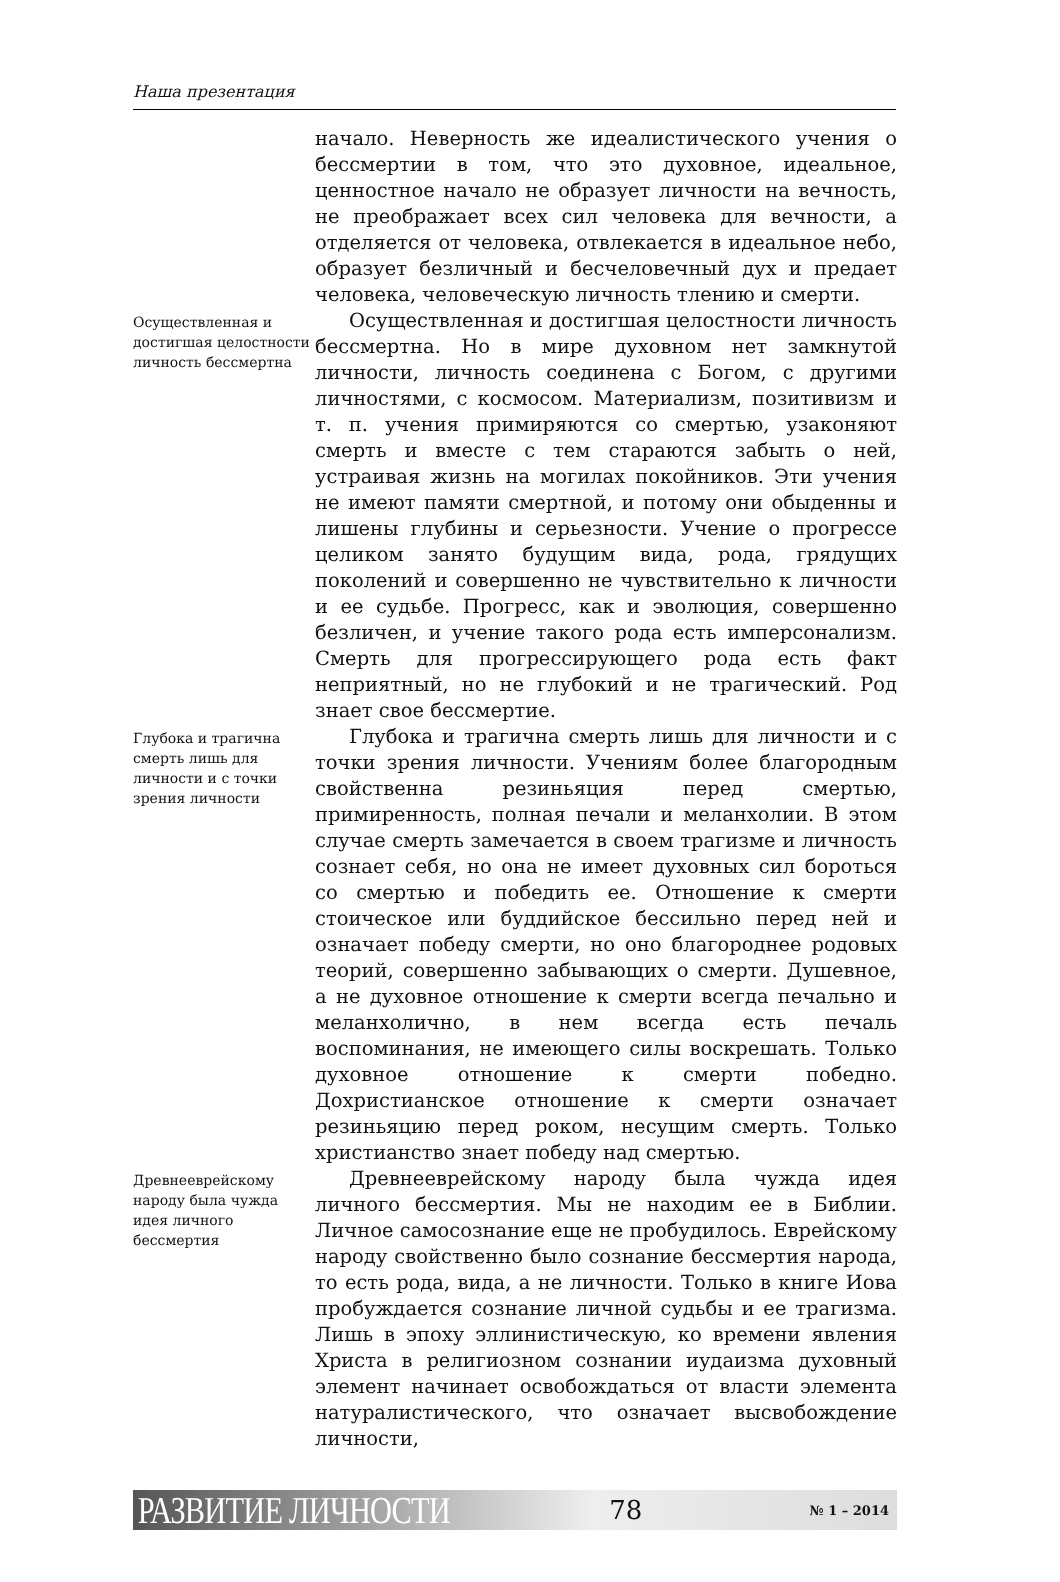Наша презентация
начало. Неверность же идеалистического учения о бессмертии в том, что это духовное, идеальное, ценностное начало не образует личности на вечность, не преображает всех сил человека для вечности, а отделяется от человека, отвлекается в идеальное небо, образует безличный и бесчеловечный дух и предает человека, человеческую личность тлению и смерти.
Осуществленная и достигшая целостности личность бессмертна
Осуществленная и достигшая целостности личность бессмертна. Но в мире духовном нет замкнутой личности, личность соединена с Богом, с другими личностями, с космосом. Материализм, позитивизм и т. п. учения примиряются со смертью, узаконяют смерть и вместе с тем стараются забыть о ней, устраивая жизнь на могилах покойников. Эти учения не имеют памяти смертной, и потому они обыденны и лишены глубины и серьезности. Учение о прогрессе целиком занято будущим вида, рода, грядущих поколений и совершенно не чувствительно к личности и ее судьбе. Прогресс, как и эволюция, совершенно безличен, и учение такого рода есть имперсонализм. Смерть для прогрессирующего рода есть факт неприятный, но не глубокий и не трагический. Род знает свое бессмертие.
Глубока и трагична смерть лишь для личности и с точки зрения личности
Глубока и трагична смерть лишь для личности и с точки зрения личности. Учениям более благородным свойственна резиньяция перед смертью, примиренность, полная печали и меланхолии. В этом случае смерть замечается в своем трагизме и личность сознает себя, но она не имеет духовных сил бороться со смертью и победить ее. Отношение к смерти стоическое или буддийское бессильно перед ней и означает победу смерти, но оно благороднее родовых теорий, совершенно забывающих о смерти. Душевное, а не духовное отношение к смерти всегда печально и меланхолично, в нем всегда есть печаль воспоминания, не имеющего силы воскрешать. Только духовное отношение к смерти победно. Дохристианское отношение к смерти означает резиньяцию перед роком, несущим смерть. Только христианство знает победу над смертью.
Древнееврейскому народу была чужда идея личного бессмертия
Древнееврейскому народу была чужда идея личного бессмертия. Мы не находим ее в Библии. Личное самосознание еще не пробудилось. Еврейскому народу свойственно было сознание бессмертия народа, то есть рода, вида, а не личности. Только в книге Иова пробуждается сознание личной судьбы и ее трагизма. Лишь в эпоху эллинистическую, ко времени явления Христа в религиозном сознании иудаизма духовный элемент начинает освобождаться от власти элемента натуралистического, что означает высвобождение личности,
РАЗВИТИЕ ЛИЧНОСТИ 78 № 1 – 2014